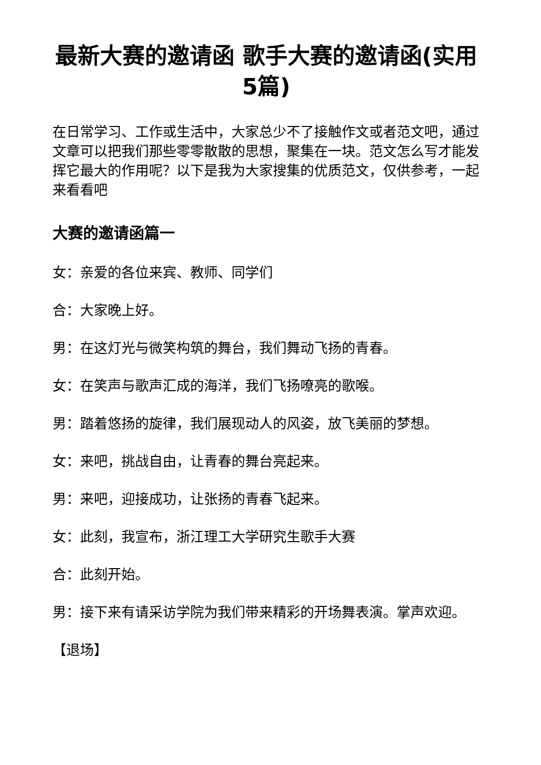最新大赛的邀请函 歌手大赛的邀请函(实用5篇)
在日常学习、工作或生活中，大家总少不了接触作文或者范文吧，通过文章可以把我们那些零零散散的思想，聚集在一块。范文怎么写才能发挥它最大的作用呢？以下是我为大家搜集的优质范文，仅供参考，一起来看看吧
大赛的邀请函篇一
女：亲爱的各位来宾、教师、同学们
合：大家晚上好。
男：在这灯光与微笑构筑的舞台，我们舞动飞扬的青春。
女：在笑声与歌声汇成的海洋，我们飞扬嘹亮的歌喉。
男：踏着悠扬的旋律，我们展现动人的风姿，放飞美丽的梦想。
女：来吧，挑战自由，让青春的舞台亮起来。
男：来吧，迎接成功，让张扬的青春飞起来。
女：此刻，我宣布，浙江理工大学研究生歌手大赛
合：此刻开始。
男：接下来有请采访学院为我们带来精彩的开场舞表演。掌声欢迎。
【退场】